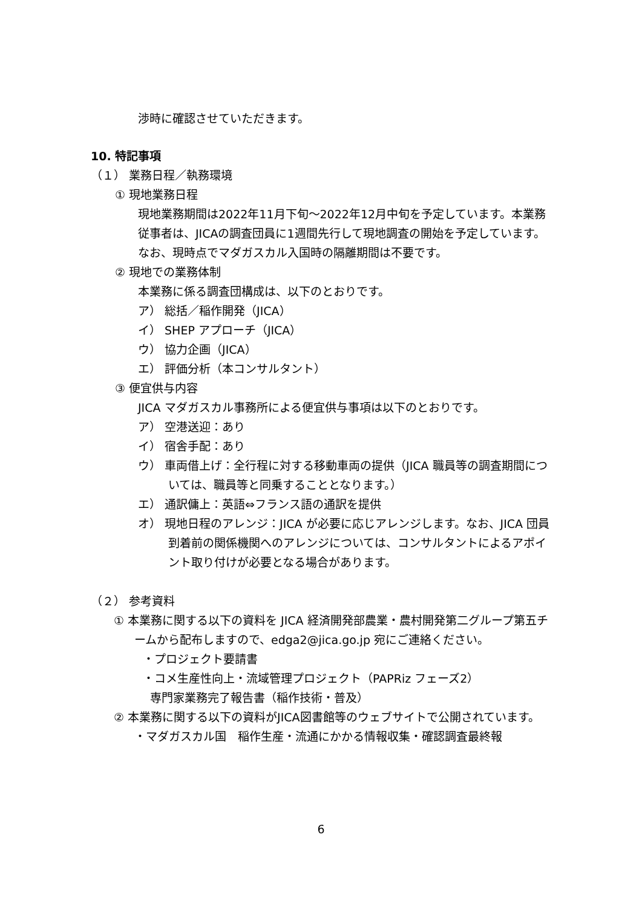渉時に確認させていただきます。
10. 特記事項
（１） 業務日程／執務環境
① 現地業務日程
現地業務期間は2022年11月下旬～2022年12月中旬を予定しています。本業務従事者は、JICAの調査団員に1週間先行して現地調査の開始を予定しています。なお、現時点でマダガスカル入国時の隔離期間は不要です。
② 現地での業務体制
本業務に係る調査団構成は、以下のとおりです。
ア） 総括／稲作開発（JICA）
イ） SHEP アプローチ（JICA）
ウ） 協力企画（JICA）
エ） 評価分析（本コンサルタント）
③ 便宜供与内容
JICA マダガスカル事務所による便宜供与事項は以下のとおりです。
ア） 空港送迎：あり
イ） 宿舎手配：あり
ウ） 車両借上げ：全行程に対する移動車両の提供（JICA 職員等の調査期間については、職員等と同乗することとなります。）
エ） 通訳傭上：英語⇔フランス語の通訳を提供
オ） 現地日程のアレンジ：JICA が必要に応じアレンジします。なお、JICA 団員到着前の関係機関へのアレンジについては、コンサルタントによるアポイント取り付けが必要となる場合があります。
（２） 参考資料
① 本業務に関する以下の資料を JICA 経済開発部農業・農村開発第二グループ第五チームから配布しますので、edga2@jica.go.jp 宛にご連絡ください。
・プロジェクト要請書
・コメ生産性向上・流域管理プロジェクト（PAPRiz フェーズ2）
専門家業務完了報告書（稲作技術・普及）
② 本業務に関する以下の資料がJICA図書館等のウェブサイトで公開されています。
・マダガスカル国　稲作生産・流通にかかる情報収集・確認調査最終報
6